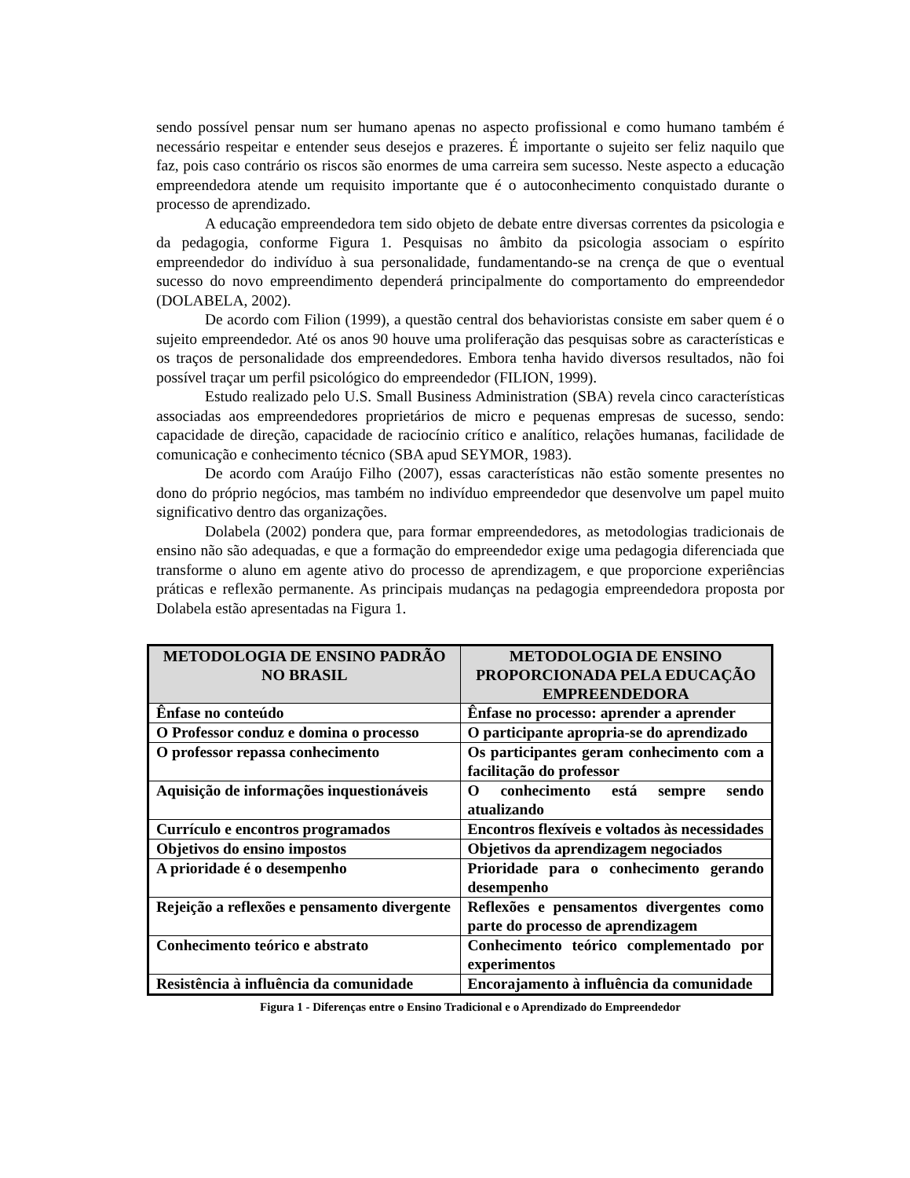sendo possível pensar num ser humano apenas no aspecto profissional e como humano também é necessário respeitar e entender seus desejos e prazeres. É importante o sujeito ser feliz naquilo que faz, pois caso contrário os riscos são enormes de uma carreira sem sucesso. Neste aspecto a educação empreendedora atende um requisito importante que é o autoconhecimento conquistado durante o processo de aprendizado.
A educação empreendedora tem sido objeto de debate entre diversas correntes da psicologia e da pedagogia, conforme Figura 1. Pesquisas no âmbito da psicologia associam o espírito empreendedor do indivíduo à sua personalidade, fundamentando-se na crença de que o eventual sucesso do novo empreendimento dependerá principalmente do comportamento do empreendedor (DOLABELA, 2002).
De acordo com Filion (1999), a questão central dos behavioristas consiste em saber quem é o sujeito empreendedor. Até os anos 90 houve uma proliferação das pesquisas sobre as características e os traços de personalidade dos empreendedores. Embora tenha havido diversos resultados, não foi possível traçar um perfil psicológico do empreendedor (FILION, 1999).
Estudo realizado pelo U.S. Small Business Administration (SBA) revela cinco características associadas aos empreendedores proprietários de micro e pequenas empresas de sucesso, sendo: capacidade de direção, capacidade de raciocínio crítico e analítico, relações humanas, facilidade de comunicação e conhecimento técnico (SBA apud SEYMOR, 1983).
De acordo com Araújo Filho (2007), essas características não estão somente presentes no dono do próprio negócios, mas também no indivíduo empreendedor que desenvolve um papel muito significativo dentro das organizações.
Dolabela (2002) pondera que, para formar empreendedores, as metodologias tradicionais de ensino não são adequadas, e que a formação do empreendedor exige uma pedagogia diferenciada que transforme o aluno em agente ativo do processo de aprendizagem, e que proporcione experiências práticas e reflexão permanente. As principais mudanças na pedagogia empreendedora proposta por Dolabela estão apresentadas na Figura 1.
| METODOLOGIA DE ENSINO PADRÃO NO BRASIL | METODOLOGIA DE ENSINO PROPORCIONADA PELA EDUCAÇÃO EMPREENDEDORA |
| --- | --- |
| Ênfase no conteúdo | Ênfase no processo: aprender a aprender |
| O Professor conduz e domina o processo | O participante apropria-se do aprendizado |
| O professor repassa conhecimento | Os participantes geram conhecimento com a facilitação do professor |
| Aquisição de informações inquestionáveis | O conhecimento está sempre sendo atualizando |
| Currículo e encontros programados | Encontros flexíveis e voltados às necessidades |
| Objetivos do ensino impostos | Objetivos da aprendizagem negociados |
| A prioridade é o desempenho | Prioridade para o conhecimento gerando desempenho |
| Rejeição a reflexões e pensamento divergente | Reflexões e pensamentos divergentes como parte do processo de aprendizagem |
| Conhecimento teórico e abstrato | Conhecimento teórico complementado por experimentos |
| Resistência à influência da comunidade | Encorajamento à influência da comunidade |
Figura 1 - Diferenças entre o Ensino Tradicional e o Aprendizado do Empreendedor